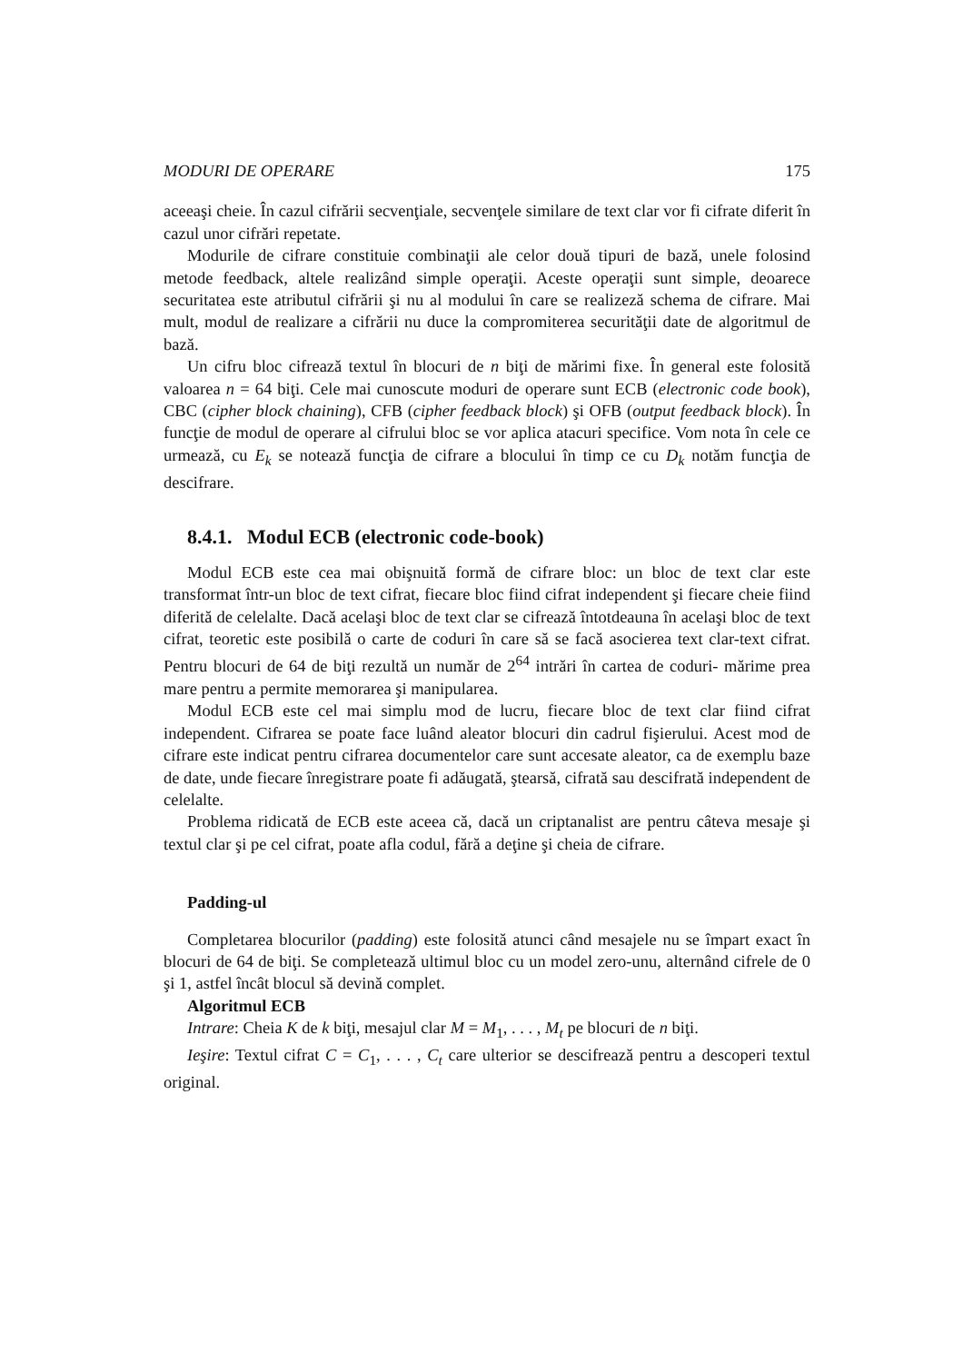MODURI DE OPERARE 175
aceeaşi cheie. În cazul cifrării secvenţiale, secvenţele similare de text clar vor fi cifrate diferit în cazul unor cifrări repetate.
Modurile de cifrare constituie combinaţii ale celor două tipuri de bază, unele folosind metode feedback, altele realizând simple operaţii. Aceste operaţii sunt simple, deoarece securitatea este atributul cifrării şi nu al modului în care se realizeză schema de cifrare. Mai mult, modul de realizare a cifrării nu duce la compromiterea securităţii date de algoritmul de bază.
Un cifru bloc cifrează textul în blocuri de n biţi de mărimi fixe. În general este folosită valoarea n = 64 biţi. Cele mai cunoscute moduri de operare sunt ECB (electronic code book), CBC (cipher block chaining), CFB (cipher feedback block) şi OFB (output feedback block). În funcţie de modul de operare al cifrului bloc se vor aplica atacuri specifice. Vom nota în cele ce urmează, cu E<sub>k</sub> se notează funcţia de cifrare a blocului în timp ce cu D<sub>k</sub> notăm funcţia de descifrare.
8.4.1. Modul ECB (electronic code-book)
Modul ECB este cea mai obişnuită formă de cifrare bloc: un bloc de text clar este transformat într-un bloc de text cifrat, fiecare bloc fiind cifrat independent şi fiecare cheie fiind diferită de celelalte. Dacă acelaşi bloc de text clar se cifrează întotdeauna în acelaşi bloc de text cifrat, teoretic este posibilă o carte de coduri în care să se facă asocierea text clar-text cifrat. Pentru blocuri de 64 de biţi rezultă un număr de 2<sup>64</sup> intrări în cartea de coduri- mărime prea mare pentru a permite memorarea şi manipularea.
Modul ECB este cel mai simplu mod de lucru, fiecare bloc de text clar fiind cifrat independent. Cifrarea se poate face luând aleator blocuri din cadrul fişierului. Acest mod de cifrare este indicat pentru cifrarea documentelor care sunt accesate aleator, ca de exemplu baze de date, unde fiecare înregistrare poate fi adăugată, ştearsă, cifrată sau descifrată independent de celelalte.
Problema ridicată de ECB este aceea că, dacă un criptanalist are pentru câteva mesaje şi textul clar şi pe cel cifrat, poate afla codul, fără a deţine şi cheia de cifrare.
Padding-ul
Completarea blocurilor (padding) este folosită atunci când mesajele nu se împart exact în blocuri de 64 de biţi. Se completează ultimul bloc cu un model zero-unu, alternând cifrele de 0 şi 1, astfel încât blocul să devină complet.
Algoritmul ECB
Intrare: Cheia K de k biţi, mesajul clar M = M<sub>1</sub>, . . . , M<sub>t</sub> pe blocuri de n biţi.
Ieşire: Textul cifrat C = C<sub>1</sub>, . . . , C<sub>t</sub> care ulterior se descifrează pentru a descoperi textul original.